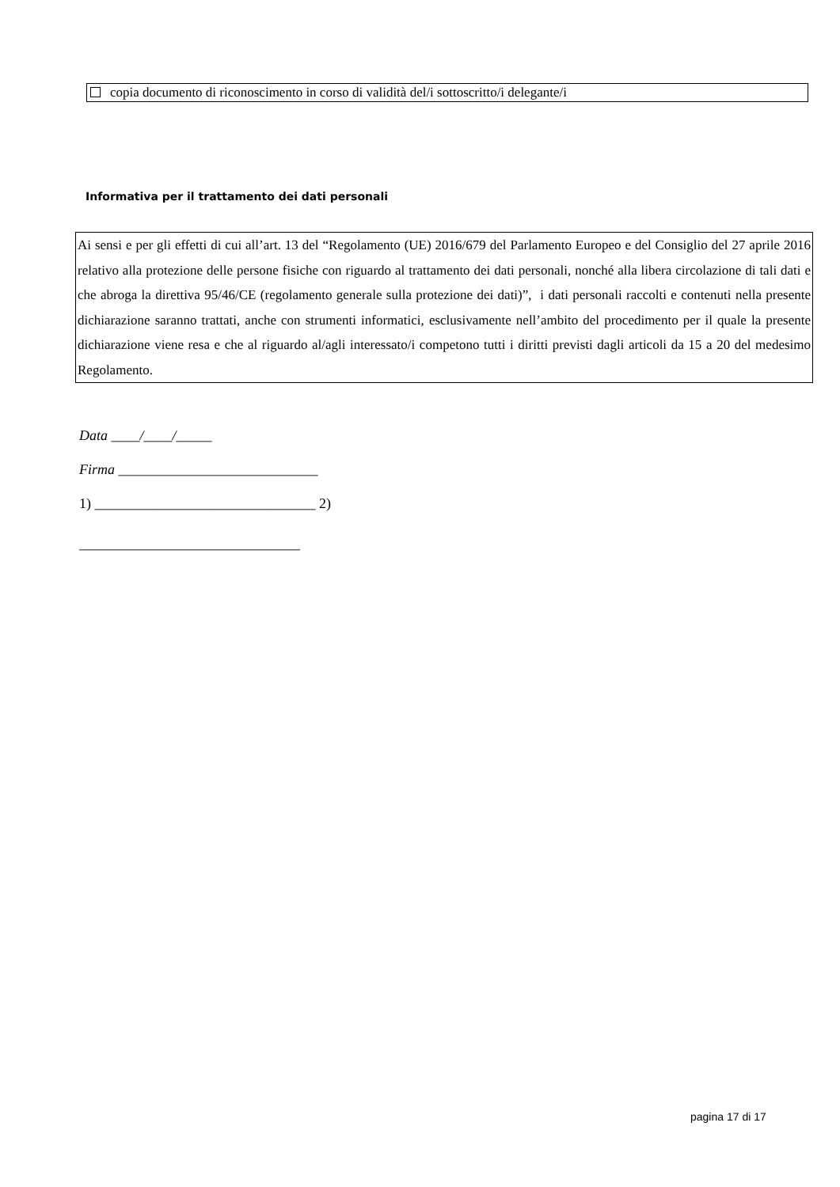copia documento di riconoscimento in corso di validità del/i sottoscritto/i delegante/i
Informativa per il trattamento dei dati personali
Ai sensi e per gli effetti di cui all’art. 13 del “Regolamento (UE) 2016/679 del Parlamento Europeo e del Consiglio del 27 aprile 2016 relativo alla protezione delle persone fisiche con riguardo al trattamento dei dati personali, nonché alla libera circolazione di tali dati e che abroga la direttiva 95/46/CE (regolamento generale sulla protezione dei dati)”, i dati personali raccolti e contenuti nella presente dichiarazione saranno trattati, anche con strumenti informatici, esclusivamente nell’ambito del procedimento per il quale la presente dichiarazione viene resa e che al riguardo al/agli interessato/i competono tutti i diritti previsti dagli articoli da 15 a 20 del medesimo Regolamento.
Data ____/____/_____
Firma ____________________________
1) _______________________________ 2)
_______________________________
pagina 17 di 17